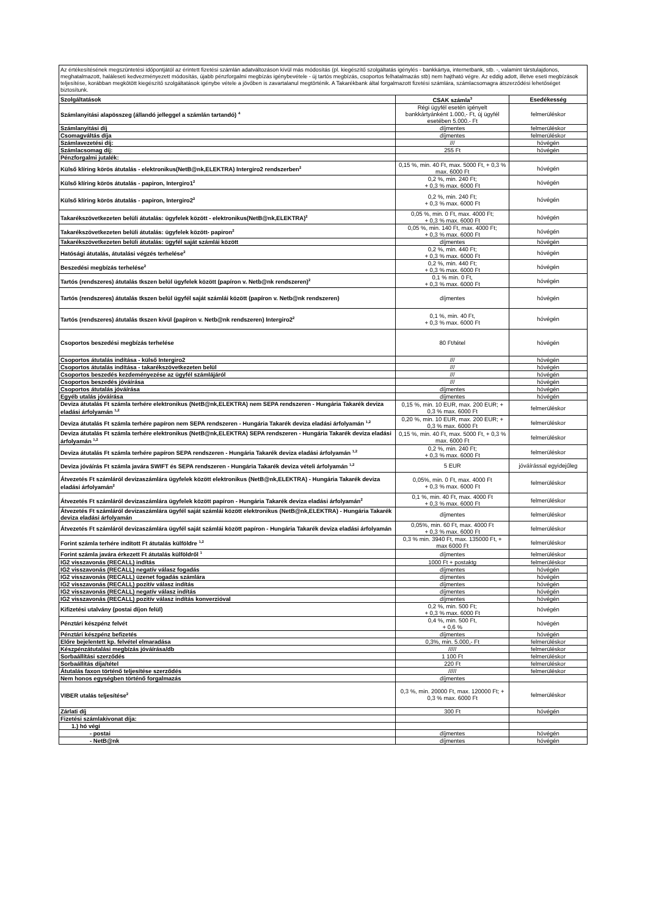| Az értékesítésének megszüntetési időpontjától az érintett fizetési számlán adatváltozáson kívül más módosítás (pl. kiegészítő szolgáltatás igénylés - bankkártya, internetbank, stb. -, valamint társtulajdonos, meghatalmazott, haláleseti kedvezményezett módosítás, újabb pénzforgalmi megbízás igénybevétele - új tartós megbízás, csoportos felhatalmazás stb) nem hajtható végre. Az eddig adott, illetve eseti megbízások teljesítése, korábban megkötött kiegészítő szolgáltatások igénybe vétele a jövőben is zavartalanul megtörténik. A Takarékbank által forgalmazott fizetési számlára, számlacsomagra átszerződési lehetőséget biztosítunk. | | |
| Szolgáltatások | CSAK számla<sup>3</sup> | Esedékesség |
| Számlanyitási alapösszeg (állandó jelleggel a számlán tartandó) <sup>4</sup> | Régi ügyfél esetén igényelt bankkártyánként 1.000,- Ft, új ügyfél esetében 5.000.- Ft | felmerüléskor |
| Számlanyitási díj | díjmentes | felmerüléskor |
| Csomagváltás díja | díjmentes | felmerüléskor |
| Számlavezetési díj: | /// | hóvégén |
| Számlacsomag díj: | 255 Ft | hóvégén |
| Pénzforgalmi jutalék: | | |
| Külső klíring körös átutalás - elektronikus(NetB@nk,ELEKTRA) Intergiro2 rendszerben<sup>2</sup> | 0,15 %, min. 40 Ft, max. 5000 Ft, + 0,3 % max. 6000 Ft | hóvégén |
| Külső klíring körös átutalás - papiron, Intergiro1<sup>2</sup> | 0,2 %, min. 240 Ft; + 0,3 % max. 6000 Ft | hóvégén |
| Külső klíring körös átutalás - papiron, Intergiro2<sup>2</sup> | 0,2 %, min. 240 Ft; + 0,3 % max. 6000 Ft | hóvégén |
| Takarékszövetkezeten belüli átutalás: ügyfelek között - elektronikus(NetB@nk,ELEKTRA)<sup>2</sup> | 0,05 %, min. 0 Ft, max. 4000 Ft; + 0,3 % max. 6000 Ft | hóvégén |
| Takarékszövetkezeten belüli átutalás: ügyfelek között- papiron<sup>2</sup> | 0,05 %, min. 140 Ft, max. 4000 Ft; + 0,3 % max. 6000 Ft | hóvégén |
| Takarékszövetkezeten belüli átutalás: ügyfél saját számlái között | díjmentes | hóvégén |
| Hatósági átutalás, átutalási végzés terhelése<sup>2</sup> | 0,2 %, min. 440 Ft; + 0,3 % max. 6000 Ft | hóvégén |
| Beszedési megbízás terhelése<sup>2</sup> | 0,2 %, min. 440 Ft; + 0,3 % max. 6000 Ft | hóvégén |
| Tartós (rendszeres) átutalás tkszen belül ügyfelek között (papíron v. Netb@nk rendszeren)<sup>2</sup> | 0,1 % min. 0 Ft, + 0,3 % max. 6000 Ft | hóvégén |
| Tartós (rendszeres) átutalás tkszen belül ügyfél saját számlái között (papíron v. Netb@nk rendszeren) | díjmentes | hóvégén |
| Tartós (rendszeres) átutalás tkszen kívül (papíron v. Netb@nk rendszeren) Intergiro2<sup>2</sup> | 0,1 %, min. 40 Ft, + 0,3 % max. 6000 Ft | hóvégén |
| Csoportos beszedési megbízás terhelése | 80 Ft/tétel | hóvégén |
| Csoportos átutalás indítása - külső Intergiro2 | /// | hóvégén |
| Csoportos átutalás indítása - takarékszövetkezeten belül | /// | hóvégén |
| Csoportos beszedés kezdeményezése az ügyfél számlájáról | /// | hóvégén |
| Csoportos beszedés jóváírása | /// | hóvégén |
| Csoportos átutalás jóváírása | díjmentes | hóvégén |
| Egyéb utalás jóváírása | díjmentes | hóvégén |
| Deviza átutalás Ft számla terhére elektronikus (NetB@nk,ELEKTRA) nem SEPA rendszeren - Hungária Takarék deviza eladási árfolyamán <sup>1,2</sup> | 0,15 %, min. 10 EUR, max. 200 EUR; + 0,3 % max. 6000 Ft | felmerüléskor |
| Deviza átutalás Ft számla terhére papíron nem SEPA rendszeren - Hungária Takarék deviza eladási árfolyamán <sup>1,2</sup> | 0,20 %, min. 10 EUR, max. 200 EUR; + 0,3 % max. 6000 Ft | felmerüléskor |
| Deviza átutalás Ft számla terhére elektronikus (NetB@nk,ELEKTRA) SEPA rendszeren - Hungária Takarék deviza eladási árfolyamán <sup>1,2</sup> | 0,15 %, min. 40 Ft, max. 5000 Ft, + 0,3 % max. 6000 Ft | felmerüléskor |
| Deviza átutalás Ft számla terhére papíron SEPA rendszeren - Hungária Takarék deviza eladási árfolyamán <sup>1,2</sup> | 0,2 %, min. 240 Ft; + 0,3 % max. 6000 Ft | felmerüléskor |
| Deviza jóváírás Ft számla javára SWIFT és SEPA rendszeren - Hungária Takarék deviza vételi árfolyamán <sup>1,2</sup> | 5 EUR | jóváírással egyidejűleg |
| Átvezetés Ft számláról devizaszámlára ügyfelek között elektronikus (NetB@nk,ELEKTRA) - Hungária Takarék deviza eladási árfolyamán<sup>2</sup> | 0,05%, min. 0 Ft, max. 4000 Ft + 0,3 % max. 6000 Ft | felmerüléskor |
| Átvezetés Ft számláról devizaszámlára ügyfelek között papíron - Hungária Takarék deviza eladási árfolyamán<sup>2</sup> | 0,1 %, min. 40 Ft, max. 4000 Ft + 0,3 % max. 6000 Ft | felmerüléskor |
| Átvezetés Ft számláról devizaszámlára ügyfél saját számlái között elektronikus (NetB@nk,ELEKTRA) - Hungária Takarék deviza eladási árfolyamán | díjmentes | felmerüléskor |
| Átvezetés Ft számláról devizaszámlára ügyfél saját számlái között papíron - Hungária Takarék deviza eladási árfolyamán | 0,05%, min. 60 Ft, max. 4000 Ft + 0,3 % max. 6000 Ft | felmerüléskor |
| Forint számla terhére indított Ft átutalás külföldre <sup>1,2</sup> | 0,3 % min. 3940 Ft, max. 135000 Ft, + max 6000 Ft | felmerüléskor |
| Forint számla javára érkezett Ft átutalás külföldről <sup>1</sup> | díjmentes | felmerüléskor |
| IG2 visszavonás (RECALL) indítás | 1000 Ft + postaktg | felmerüléskor |
| IG2 visszavonás (RECALL) negatív válasz fogadás | díjmentes | hóvégén |
| IG2 visszavonás (RECALL) üzenet fogadás számlára | díjmentes | hóvégén |
| IG2 visszavonás (RECALL) pozitív válasz indítás | díjmentes | hóvégén |
| IG2 visszavonás (RECALL) negatív válasz indítás | díjmentes | hóvégén |
| IG2 visszavonás (RECALL) pozitív válasz indítás konverzióval | díjmentes | hóvégén |
| Kifizetési utalvány (postai díjon felül) | 0,2 %, min. 500 Ft; + 0,3 % max. 6000 Ft | hóvégén |
| Pénztári készpénz felvét | 0,4 %, min. 500 Ft, + 0,6 % | hóvégén |
| Pénztári készpénz befizetés | díjmentes | hóvégén |
| Előre bejelentett kp. felvétel elmaradása | 0,3%, min. 5.000,- Ft | felmerüléskor |
| Készpénzátutalási megbízás jóváírása/db | ///// | felmerüléskor |
| Sorbaállítási szerződés | 1 100 Ft | felmerüléskor |
| Sorbaállítás díja/tétel | 220 Ft | felmerüléskor |
| Átutalás faxon történő teljesítése szerződés | ///// | felmerüléskor |
| Nem honos egységben történő forgalmazás | díjmentes | |
| VIBER utalás teljesítése<sup>2</sup> | 0,3 %, min. 20000 Ft, max. 120000 Ft; + 0,3 % max. 6000 Ft | felmerüléskor |
| Zárlati díj | 300 Ft | hóvégén |
| Fizetési számlakivonat díja: | | |
| 1.) hó végi | | |
| - postai | díjmentes | hóvégén |
| - NetB@nk | díjmentes | hóvégén |